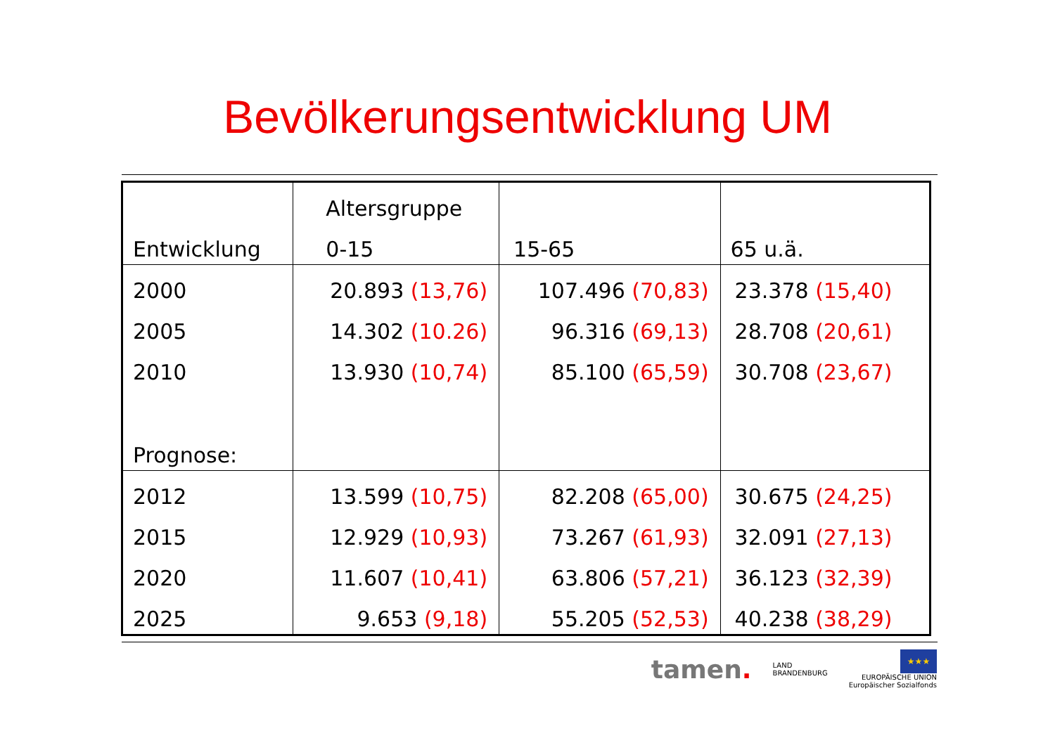Bevölkerungsentwicklung UM
| | Altersgruppe | | |
| Entwicklung | 0-15 | 15-65 | 65 u.ä. |
| 2000 | 20.893 (13,76) | 107.496 (70,83) | 23.378 (15,40) |
| 2005 | 14.302 (10.26) | 96.316 (69,13) | 28.708 (20,61) |
| 2010 | 13.930 (10,74) | 85.100 (65,59) | 30.708 (23,67) |
| Prognose: | | | |
| 2012 | 13.599 (10,75) | 82.208 (65,00) | 30.675 (24,25) |
| 2015 | 12.929 (10,93) | 73.267 (61,93) | 32.091 (27,13) |
| 2020 | 11.607 (10,41) | 63.806 (57,21) | 36.123 (32,39) |
| 2025 | 9.653 (9,18) | 55.205 (52,53) | 40.238 (38,29) |
tamen. LAND
BRANDENBURG ★★★
EUROPÄISCHE UNION
Europäischer Sozialfonds